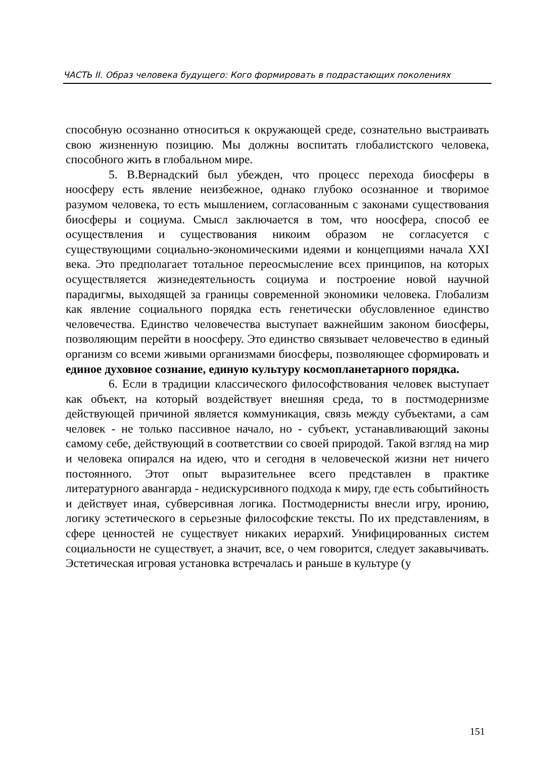ЧАСТЬ II. Образ человека будущего: Кого формировать в подрастающих поколениях
способную осознанно относиться к окружающей среде, сознательно выстраивать свою жизненную позицию. Мы должны воспитать глобалистского человека, способного жить в глобальном мире.
5. В.Вернадский был убежден, что процесс перехода биосферы в ноосферу есть явление неизбежное, однако глубоко осознанное и творимое разумом человека, то есть мышлением, согласованным с законами существования биосферы и социума. Смысл заключается в том, что ноосфера, способ ее осуществления и существования никоим образом не согласуется с существующими социально-экономическими идеями и концепциями начала XXI века. Это предполагает тотальное переосмысление всех принципов, на которых осуществляется жизнедеятельность социума и построение новой научной парадигмы, выходящей за границы современной экономики человека. Глобализм как явление социального порядка есть генетически обусловленное единство человечества. Единство человечества выступает важнейшим законом биосферы, позволяющим перейти в ноосферу. Это единство связывает человечество в единый организм со всеми живыми организмами биосферы, позволяющее сформировать и единое духовное сознание, единую культуру космопланетарного порядка.
6. Если в традиции классического философствования человек выступает как объект, на который воздействует внешняя среда, то в постмодернизме действующей причиной является коммуникация, связь между субъектами, а сам человек - не только пассивное начало, но - субъект, устанавливающий законы самому себе, действующий в соответствии со своей природой. Такой взгляд на мир и человека опирался на идею, что и сегодня в человеческой жизни нет ничего постоянного. Этот опыт выразительнее всего представлен в практике литературного авангарда - недискурсивного подхода к миру, где есть событийность и действует иная, субверсивная логика. Постмодернисты внесли игру, иронию, логику эстетического в серьезные философские тексты. По их представлениям, в сфере ценностей не существует никаких иерархий. Унифицированных систем социальности не существует, а значит, все, о чем говорится, следует закавычивать. Эстетическая игровая установка встречалась и раньше в культуре (у
151